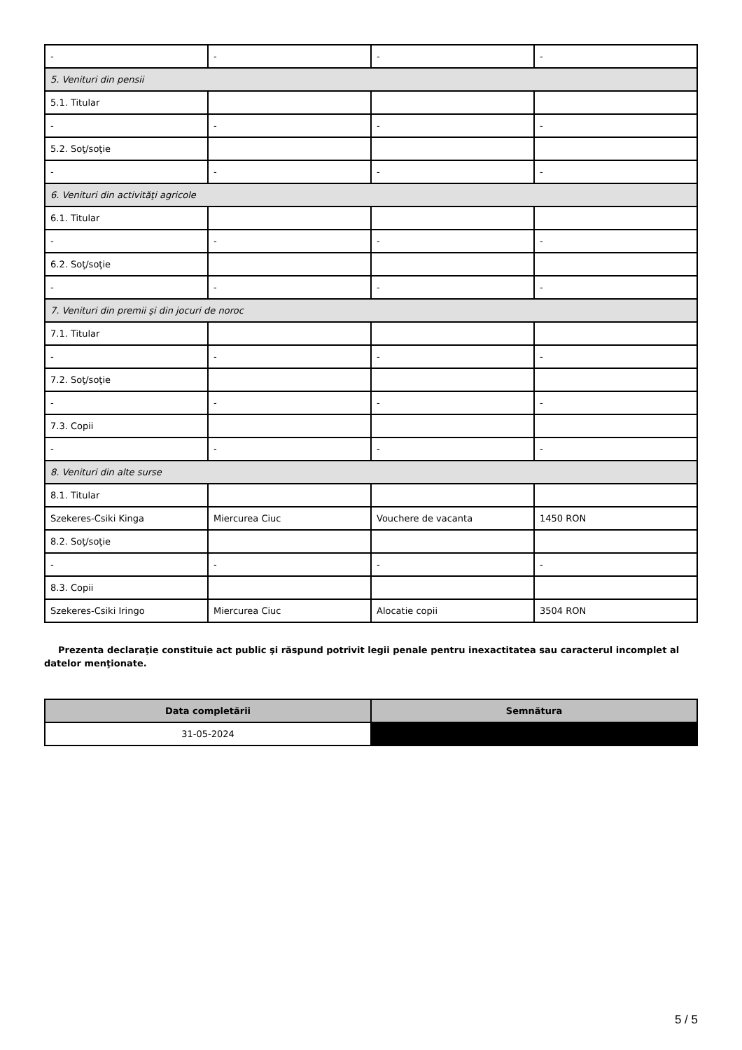| - | - | - | - |
| 5. Venituri din pensii | | | |
| 5.1. Titular | | | |
| - | - | - | - |
| 5.2. Soţ/soţie | | | |
| - | - | - | - |
| 6. Venituri din activităţi agricole | | | |
| 6.1. Titular | | | |
| - | - | - | - |
| 6.2. Soţ/soţie | | | |
| - | - | - | - |
| 7. Venituri din premii şi din jocuri de noroc | | | |
| 7.1. Titular | | | |
| - | - | - | - |
| 7.2. Soţ/soţie | | | |
| - | - | - | - |
| 7.3. Copii | | | |
| - | - | - | - |
| 8. Venituri din alte surse | | | |
| 8.1. Titular | | | |
| Szekeres-Csiki Kinga | Miercurea Ciuc | Vouchere de vacanta | 1450 RON |
| 8.2. Soţ/soţie | | | |
| - | - | - | - |
| 8.3. Copii | | | |
| Szekeres-Csiki Iringo | Miercurea Ciuc | Alocatie copii | 3504 RON |
Prezenta declaraţie constituie act public şi răspund potrivit legii penale pentru inexactitatea sau caracterul incomplet al datelor menţionate.
| Data completării | Semnătura |
| --- | --- |
| 31-05-2024 | |
5 / 5